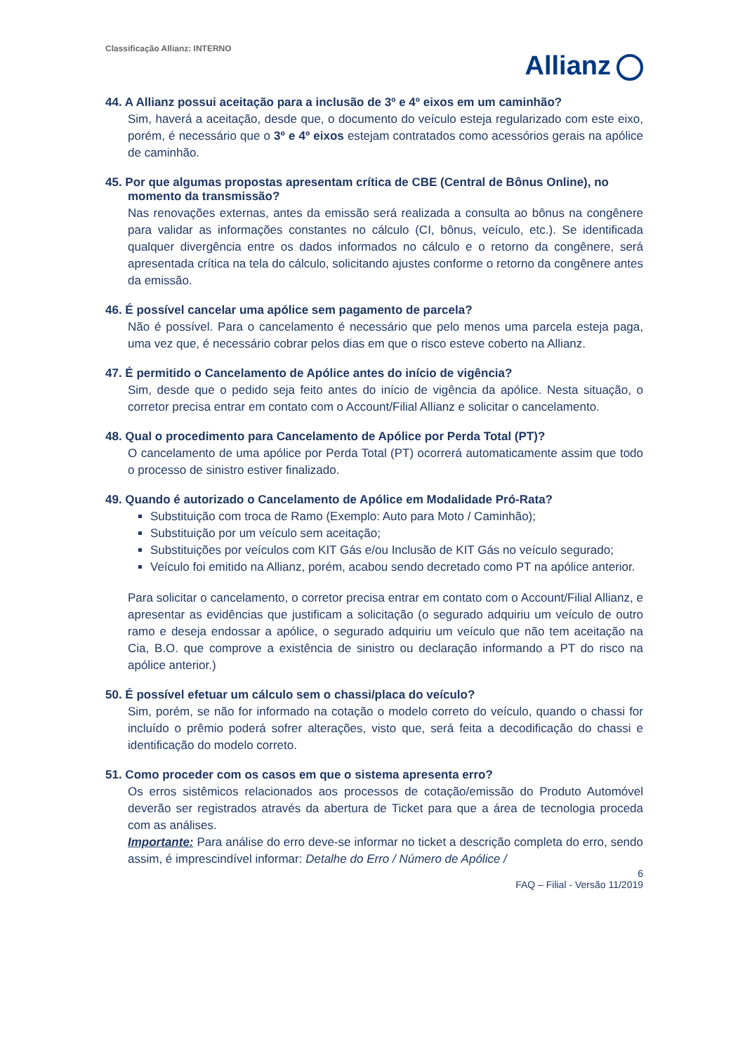Classificação Allianz: INTERNO
Allianz
44. A Allianz possui aceitação para a inclusão de 3º e 4º eixos em um caminhão?
Sim, haverá a aceitação, desde que, o documento do veículo esteja regularizado com este eixo, porém, é necessário que o 3º e 4º eixos estejam contratados como acessórios gerais na apólice de caminhão.
45. Por que algumas propostas apresentam crítica de CBE (Central de Bônus Online), no momento da transmissão?
Nas renovações externas, antes da emissão será realizada a consulta ao bônus na congênere para validar as informações constantes no cálculo (CI, bônus, veículo, etc.). Se identificada qualquer divergência entre os dados informados no cálculo e o retorno da congênere, será apresentada crítica na tela do cálculo, solicitando ajustes conforme o retorno da congênere antes da emissão.
46. É possível cancelar uma apólice sem pagamento de parcela?
Não é possível. Para o cancelamento é necessário que pelo menos uma parcela esteja paga, uma vez que, é necessário cobrar pelos dias em que o risco esteve coberto na Allianz.
47. É permitido o Cancelamento de Apólice antes do início de vigência?
Sim, desde que o pedido seja feito antes do início de vigência da apólice. Nesta situação, o corretor precisa entrar em contato com o Account/Filial Allianz e solicitar o cancelamento.
48. Qual o procedimento para Cancelamento de Apólice por Perda Total (PT)?
O cancelamento de uma apólice por Perda Total (PT) ocorrerá automaticamente assim que todo o processo de sinistro estiver finalizado.
49. Quando é autorizado o Cancelamento de Apólice em Modalidade Pró-Rata?
Substituição com troca de Ramo (Exemplo: Auto para Moto / Caminhão);
Substituição por um veículo sem aceitação;
Substituições por veículos com KIT Gás e/ou Inclusão de KIT Gás no veículo segurado;
Veículo foi emitido na Allianz, porém, acabou sendo decretado como PT na apólice anterior.
Para solicitar o cancelamento, o corretor precisa entrar em contato com o Account/Filial Allianz, e apresentar as evidências que justificam a solicitação (o segurado adquiriu um veículo de outro ramo e deseja endossar a apólice, o segurado adquiriu um veículo que não tem aceitação na Cia, B.O. que comprove a existência de sinistro ou declaração informando a PT do risco na apólice anterior.)
50. É possível efetuar um cálculo sem o chassi/placa do veículo?
Sim, porém, se não for informado na cotação o modelo correto do veículo, quando o chassi for incluído o prêmio poderá sofrer alterações, visto que, será feita a decodificação do chassi e identificação do modelo correto.
51. Como proceder com os casos em que o sistema apresenta erro?
Os erros sistêmicos relacionados aos processos de cotação/emissão do Produto Automóvel deverão ser registrados através da abertura de Ticket para que a área de tecnologia proceda com as análises.
Importante: Para análise do erro deve-se informar no ticket a descrição completa do erro, sendo assim, é imprescindível informar: Detalhe do Erro / Número de Apólice /
6
FAQ – Filial - Versão 11/2019